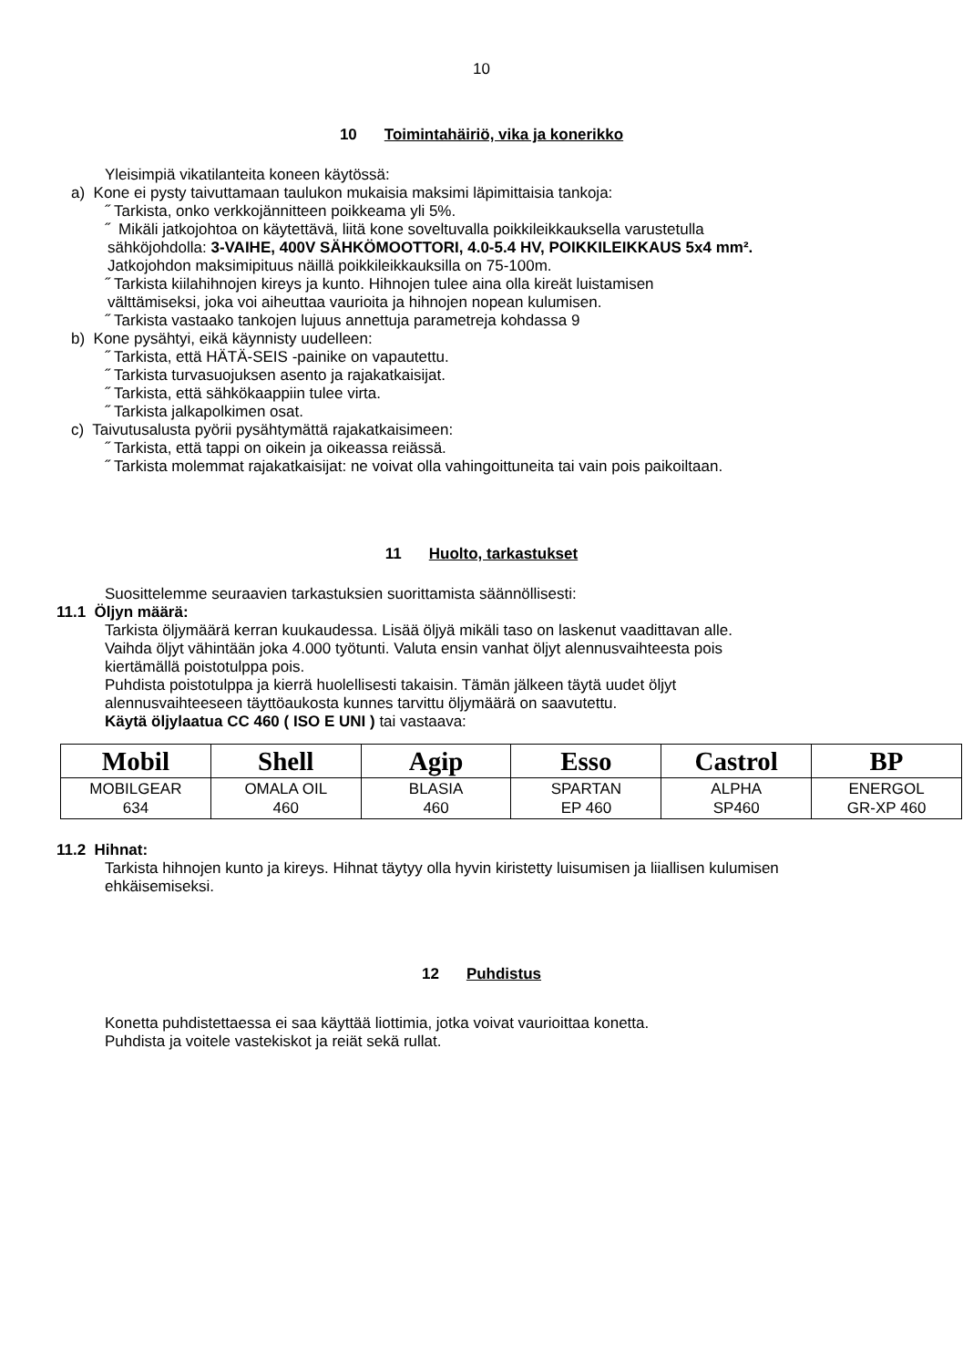10
10 Toimintahäiriö, vika ja konerikko
Yleisimpiä vikatilanteita koneen käytössä:
a) Kone ei pysty taivuttamaan taulukon mukaisia maksimi läpimittaisia tankoja:
˝ Tarkista, onko verkkojännitteen poikkeama yli 5%.
˝ Mikäli jatkojohtoa on käytettävä, liitä kone soveltuvalla poikkileikkauksella varustetulla
sähköjohdolla: 3-VAIHE, 400V SÄHKÖMOOTTORI, 4.0-5.4 HV, POIKKILEIKKAUS 5x4 mm².
Jatkojohdon maksimipituus näillä poikkileikkauksilla on 75-100m.
˝ Tarkista kiilahihnojen kireys ja kunto. Hihnojen tulee aina olla kireät luistamisen
välttämiseksi, joka voi aiheuttaa vaurioita ja hihnojen nopean kulumisen.
˝ Tarkista vastaako tankojen lujuus annettuja parametreja kohdassa 9
b) Kone pysähtyi, eikä käynnisty uudelleen:
˝ Tarkista, että HÄTÄ-SEIS -painike on vapautettu.
˝ Tarkista turvasuojuksen asento ja rajakatkaisijat.
˝ Tarkista, että sähkökaappiin tulee virta.
˝ Tarkista jalkapolkimen osat.
c) Taivutusalusta pyörii pysähtymättä rajakatkaisimeen:
˝ Tarkista, että tappi on oikein ja oikeassa reiässä.
˝ Tarkista molemmat rajakatkaisijat: ne voivat olla vahingoittuneita tai vain pois paikoiltaan.
11 Huolto, tarkastukset
Suosittelemme seuraavien tarkastuksien suorittamista säännöllisesti:
11.1 Öljyn määrä:
Tarkista öljymäärä kerran kuukaudessa. Lisää öljyä mikäli taso on laskenut vaadittavan alle.
Vaihda öljyt vähintään joka 4.000 työtunti. Valuta ensin vanhat öljyt alennusvaihteesta pois
kiertämällä poistotulppa pois.
Puhdista poistotulppa ja kierrä huolellisesti takaisin. Tämän jälkeen täytä uudet öljyt
alennusvaihteeseen täyttöaukosta kunnes tarvittu öljymäärä on saavutettu.
Käytä öljylaatua CC 460 ( ISO E UNI ) tai vastaava:
| Mobil | Shell | Agip | Esso | Castrol | BP |
| MOBILGEAR 634 | OMALA OIL 460 | BLASIA 460 | SPARTAN EP 460 | ALPHA SP460 | ENERGOL GR-XP 460 |
11.2 Hihnat:
Tarkista hihnojen kunto ja kireys. Hihnat täytyy olla hyvin kiristetty luisumisen ja liiallisen kulumisen
ehkäisemiseksi.
12 Puhdistus
Konetta puhdistettaessa ei saa käyttää liottimia, jotka voivat vaurioittaa konetta.
Puhdista ja voitele vastekiskot ja reiät sekä rullat.